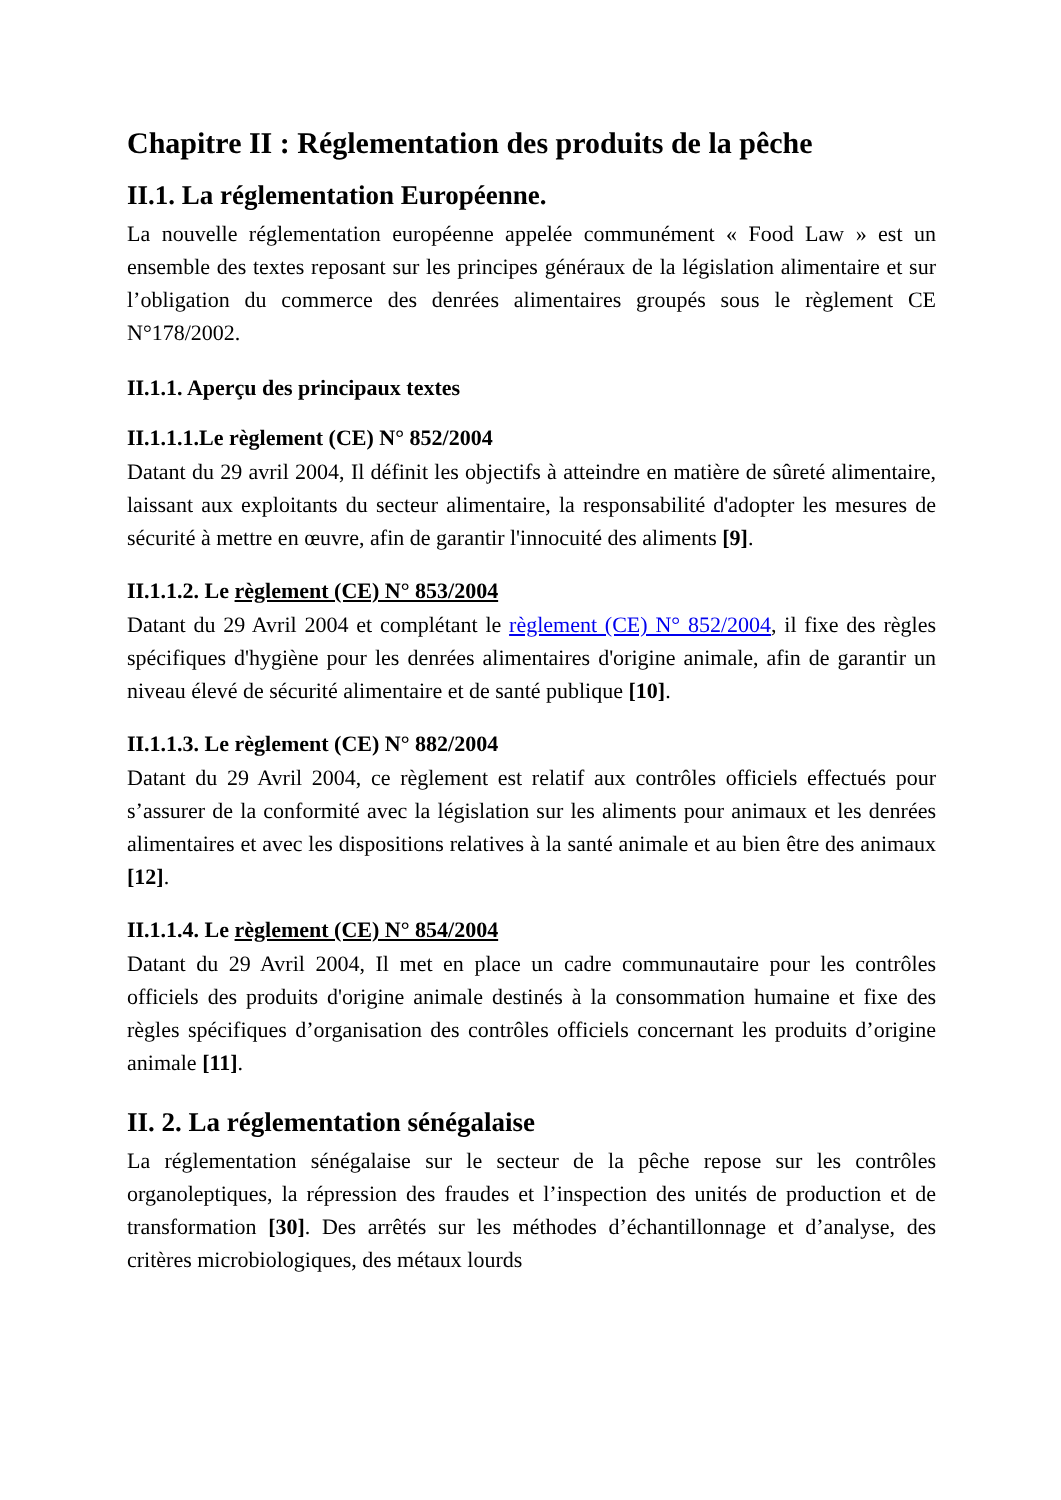Chapitre II : Réglementation des produits de la pêche
II.1. La réglementation Européenne.
La nouvelle réglementation européenne appelée communément « Food Law » est un ensemble des textes reposant sur les principes généraux de la législation alimentaire et sur l’obligation du commerce des denrées alimentaires groupés sous le règlement CE N°178/2002.
II.1.1. Aperçu des principaux textes
II.1.1.1.Le règlement (CE) N° 852/2004
Datant du 29 avril 2004, Il définit les objectifs à atteindre en matière de sûreté alimentaire, laissant aux exploitants du secteur alimentaire, la responsabilité d'adopter les mesures de sécurité à mettre en œuvre, afin de garantir l'innocuité des aliments [9].
II.1.1.2. Le règlement (CE) N° 853/2004
Datant du 29 Avril 2004 et complétant le règlement (CE) N° 852/2004, il fixe des règles spécifiques d'hygiène pour les denrées alimentaires d'origine animale, afin de garantir un niveau élevé de sécurité alimentaire et de santé publique [10].
II.1.1.3. Le règlement (CE) N° 882/2004
Datant du 29 Avril 2004, ce règlement est relatif aux contrôles officiels effectués pour s’assurer de la conformité avec la législation sur les aliments pour animaux et les denrées alimentaires et avec les dispositions relatives à la santé animale et au bien être des animaux [12].
II.1.1.4. Le règlement (CE) N° 854/2004
Datant du 29 Avril 2004, Il met en place un cadre communautaire pour les contrôles officiels des produits d'origine animale destinés à la consommation humaine et fixe des règles spécifiques d’organisation des contrôles officiels concernant les produits d’origine animale [11].
II. 2. La réglementation sénégalaise
La réglementation sénégalaise sur le secteur de la pêche repose sur les contrôles organoleptiques, la répression des fraudes et l’inspection des unités de production et de transformation [30]. Des arrêtés sur les méthodes d’échantillonnage et d’analyse, des critères microbiologiques, des métaux lourds